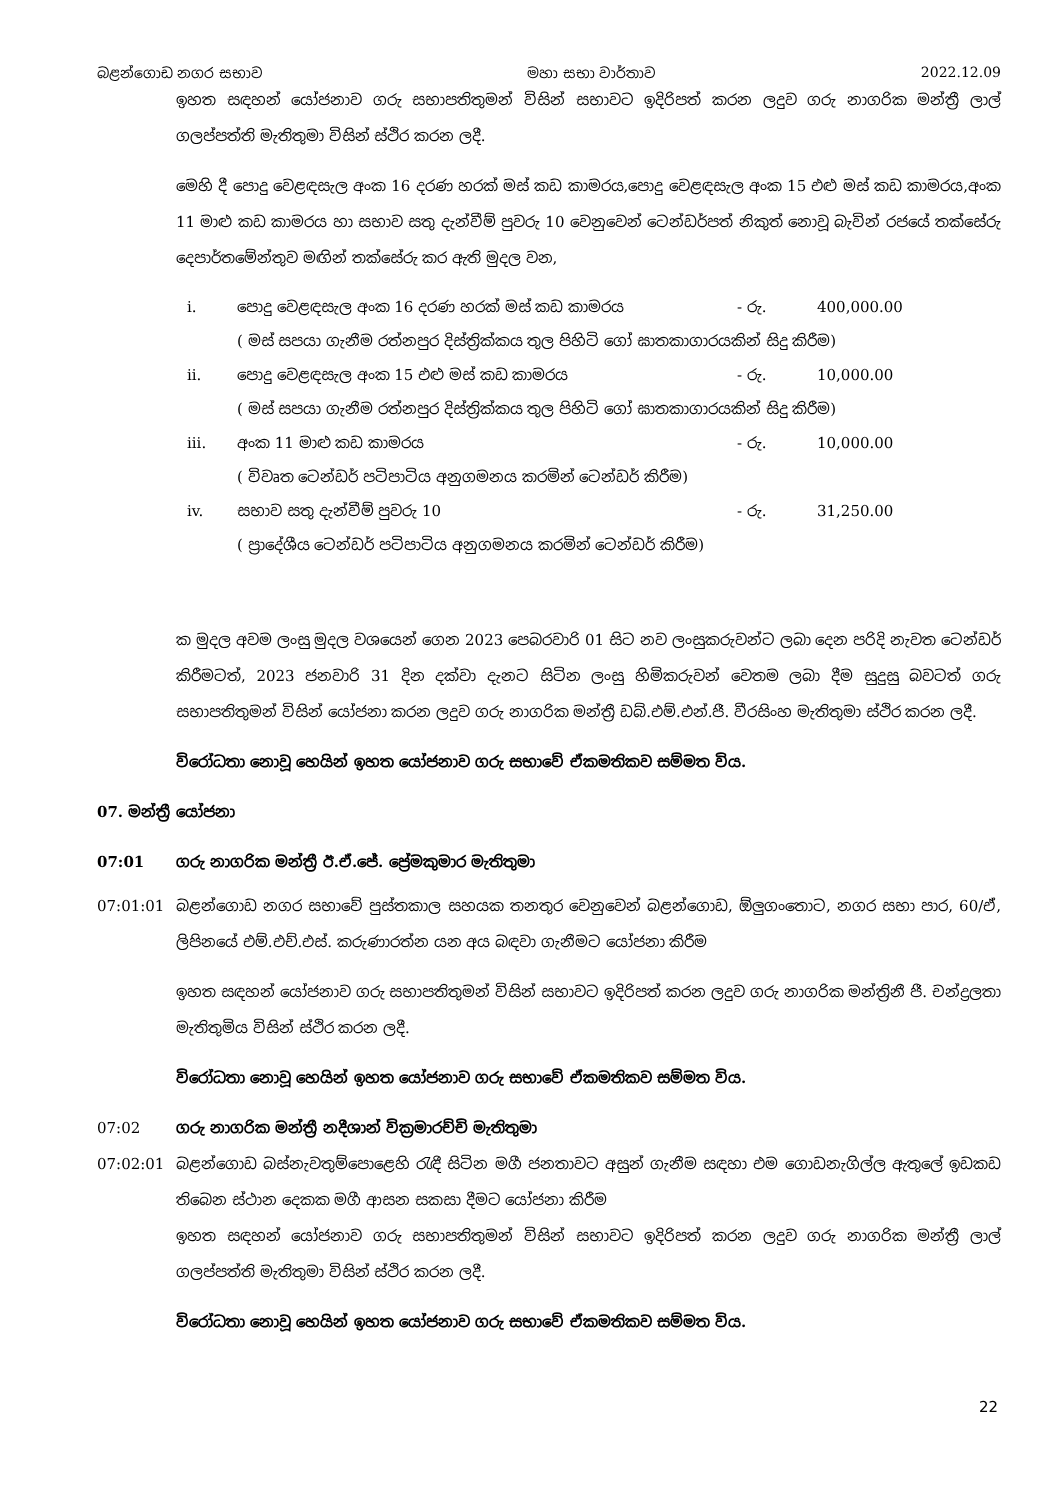බළන්ගොඩ නගර සභාව මහා සභා වාර්තාව 2022.12.09
ඉහත සඳහන් යෝජනාව ගරු සභාපතිතුමන් විසින් සභාවට ඉදිරිපත් කරන ලදුව ගරු නාගරික මන්ත්‍රී ලාල් ගලප්පත්ති මැතිතුමා විසින් ස්ථිර කරන ලදී.
මෙහි දී පොදු වෙළඳසැල අංක 16 දරණ හරක් මස් කඩ කාමරය,පොදු වෙළඳසැල අංක 15 එළු මස් කඩ කාමරය,අංක 11 මාළු කඩ කාමරය හා සභාව සතු දැන්වීම් පුවරු 10 වෙනුවෙන් ටෙන්ඩර්පත් නිකුත් නොවූ බැවින් රජයේ තක්සේරු දෙපාර්තමේන්තුව මඟින් තක්සේරු කර ඇති මුදල වන,
i. පොදු වෙළඳසැල අංක 16 දරණ හරක් මස් කඩ කාමරය - රු. 400,000.00 ( මස් සපයා ගැනීම රත්නපුර දිස්ත්‍රික්කය තුල පිහිටි ගෝ ඝාතකාගාරයකින් සිදු කිරීම) ii. පොදු වෙළඳසැල අංක 15 එළු මස් කඩ කාමරය - රු. 10,000.00 ( මස් සපයා ගැනීම රත්නපුර දිස්ත්‍රික්කය තුල පිහිටි ගෝ ඝාතකාගාරයකින් සිදු කිරීම) iii. අංක 11 මාළු කඩ කාමරය - රු. 10,000.00 ( විවෘත ටෙන්ඩර් පටිපාටිය අනුගමනය කරමින් ටෙන්ඩර් කිරීම) iv. සභාව සතු දැන්වීම් පුවරු 10 - රු. 31,250.00 ( ප්‍රාදේශීය ටෙන්ඩර් පටිපාටිය අනුගමනය කරමින් ටෙන්ඩර් කිරීම)
ක මුදල අවම ලංසු මුදල වශයෙන් ගෙන 2023 පෙබරවාරි 01 සිට නව ලංසුකරුවන්ට ලබා දෙන පරිදි නැවත ටෙන්ඩර් කිරීමටත්, 2023 ජනවාරි 31 දින දක්වා දැනට සිටින ලංසු හිමිකරුවන් වෙතම ලබා දීම සුදුසු බවටත් ගරු සභාපතිතුමන් විසින් යෝජනා කරන ලදුව ගරු නාගරික මන්ත්‍රී ඩබ්.එම්.එන්.ජී. වීරසිංහ මැතිතුමා ස්ථිර කරන ලදී.
විරෝධතා නොවූ හෙයින් ඉහත යෝජනාව ගරු සභාවේ ඒකමතිකව සම්මත විය.
07. මන්ත්‍රී යෝජනා
07:01 ගරු නාගරික මන්ත්‍රී ඊ.ඒ.ජේ. ප්‍රේමකුමාර මැතිතුමා
07:01:01
බළන්ගොඩ නගර සභාවේ පුස්තකාල සහයක තනතුර වෙනුවෙන් බළන්ගොඩ, ඕලුගංතොට, නගර සභා පාර, 60/ඒ, ලිපිනයේ එම්.එච්.එස්. කරුණාරත්න යන අය බඳවා ගැනීමට යෝජනා කිරීම
ඉහත සඳහන් යෝජනාව ගරු සභාපතිතුමන් විසින් සභාවට ඉදිරිපත් කරන ලදුව ගරු නාගරික මන්ත්‍රිනී ජී. චන්ද්‍රලතා මැතිතුමිය විසින් ස්ථිර කරන ලදී.
විරෝධතා නොවූ හෙයින් ඉහත යෝජනාව ගරු සභාවේ ඒකමතිකව සම්මත විය.
07:02 ගරු නාගරික මන්ත්‍රී නදීශාන් වික්‍රමාරච්චි මැතිතුමා
07:02:01
බළන්ගොඩ බස්නැවතුම්පොළෙහි රැඳී සිටින මගී ජනතාවට අසුන් ගැනීම සඳහා එම ගොඩනැගිල්ල ඇතුලේ ඉඩකඩ තිබෙන ස්ථාන දෙකක මගී ආසන සකසා දීමට යෝජනා කිරීම
ඉහත සඳහන් යෝජනාව ගරු සභාපතිතුමන් විසින් සභාවට ඉදිරිපත් කරන ලදුව ගරු නාගරික මන්ත්‍රී ලාල් ගලප්පත්ති මැතිතුමා විසින් ස්ථිර කරන ලදී.
විරෝධතා නොවූ හෙයින් ඉහත යෝජනාව ගරු සභාවේ ඒකමතිකව සම්මත විය.
22